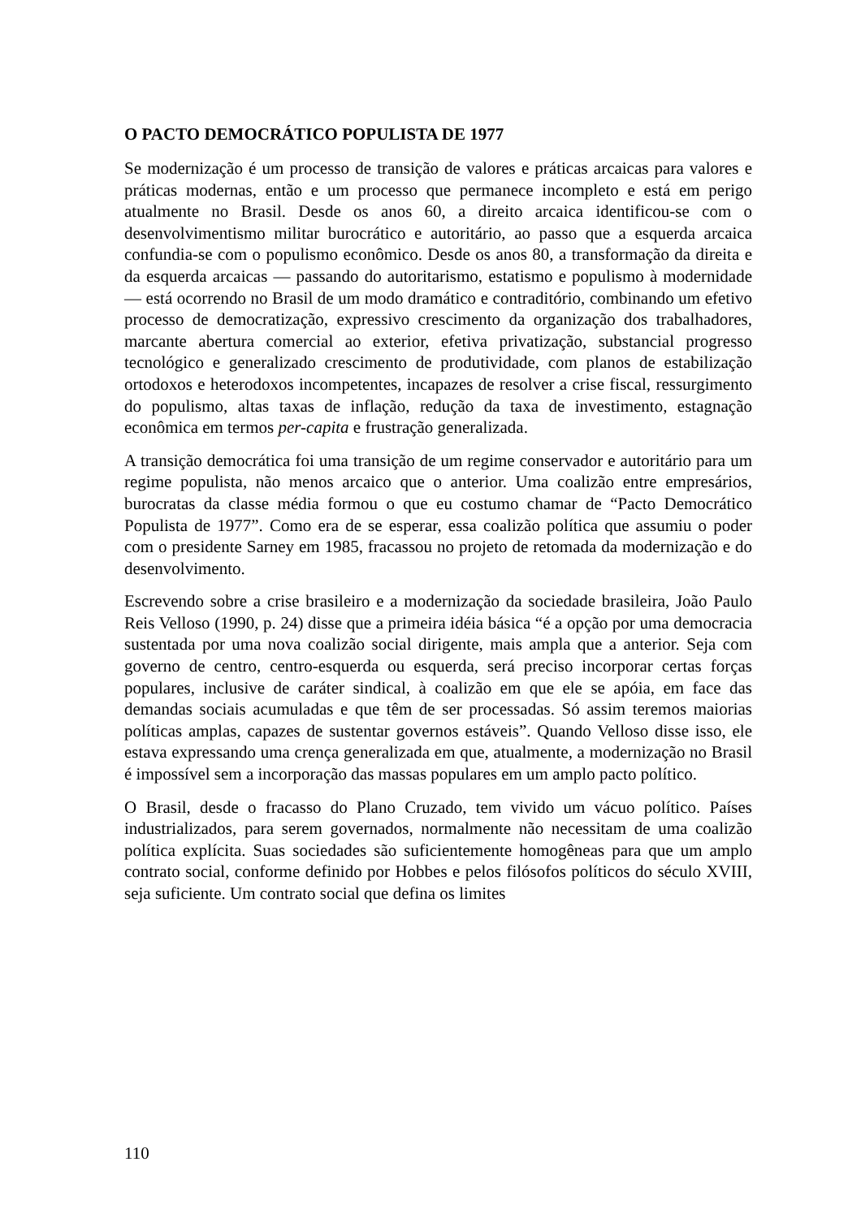O PACTO DEMOCRÁTICO POPULISTA DE 1977
Se modernização é um processo de transição de valores e práticas arcaicas para valores e práticas modernas, então e um processo que permanece incompleto e está em perigo atualmente no Brasil. Desde os anos 60, a direito arcaica identificou-se com o desenvolvimentismo militar burocrático e autoritário, ao passo que a esquerda arcaica confundia-se com o populismo econômico. Desde os anos 80, a transformação da direita e da esquerda arcaicas — passando do autoritarismo, estatismo e populismo à modernidade — está ocorrendo no Brasil de um modo dramático e contraditório, combinando um efetivo processo de democratização, expressivo crescimento da organização dos trabalhadores, marcante abertura comercial ao exterior, efetiva privatização, substancial progresso tecnológico e generalizado crescimento de produtividade, com planos de estabilização ortodoxos e heterodoxos incompetentes, incapazes de resolver a crise fiscal, ressurgimento do populismo, altas taxas de inflação, redução da taxa de investimento, estagnação econômica em termos per-capita e frustração generalizada.
A transição democrática foi uma transição de um regime conservador e autoritário para um regime populista, não menos arcaico que o anterior. Uma coalizão entre empresários, burocratas da classe média formou o que eu costumo chamar de “Pacto Democrático Populista de 1977”. Como era de se esperar, essa coalizão política que assumiu o poder com o presidente Sarney em 1985, fracassou no projeto de retomada da modernização e do desenvolvimento.
Escrevendo sobre a crise brasileiro e a modernização da sociedade brasileira, João Paulo Reis Velloso (1990, p. 24) disse que a primeira idéia básica “é a opção por uma democracia sustentada por uma nova coalizão social dirigente, mais ampla que a anterior. Seja com governo de centro, centro-esquerda ou esquerda, será preciso incorporar certas forças populares, inclusive de caráter sindical, à coalizão em que ele se apóia, em face das demandas sociais acumuladas e que têm de ser processadas. Só assim teremos maiorias políticas amplas, capazes de sustentar governos estáveis”. Quando Velloso disse isso, ele estava expressando uma crença generalizada em que, atualmente, a modernização no Brasil é impossível sem a incorporação das massas populares em um amplo pacto político.
O Brasil, desde o fracasso do Plano Cruzado, tem vivido um vácuo político. Países industrializados, para serem governados, normalmente não necessitam de uma coalizão política explícita. Suas sociedades são suficientemente homogêneas para que um amplo contrato social, conforme definido por Hobbes e pelos filósofos políticos do século XVIII, seja suficiente. Um contrato social que defina os limites
110